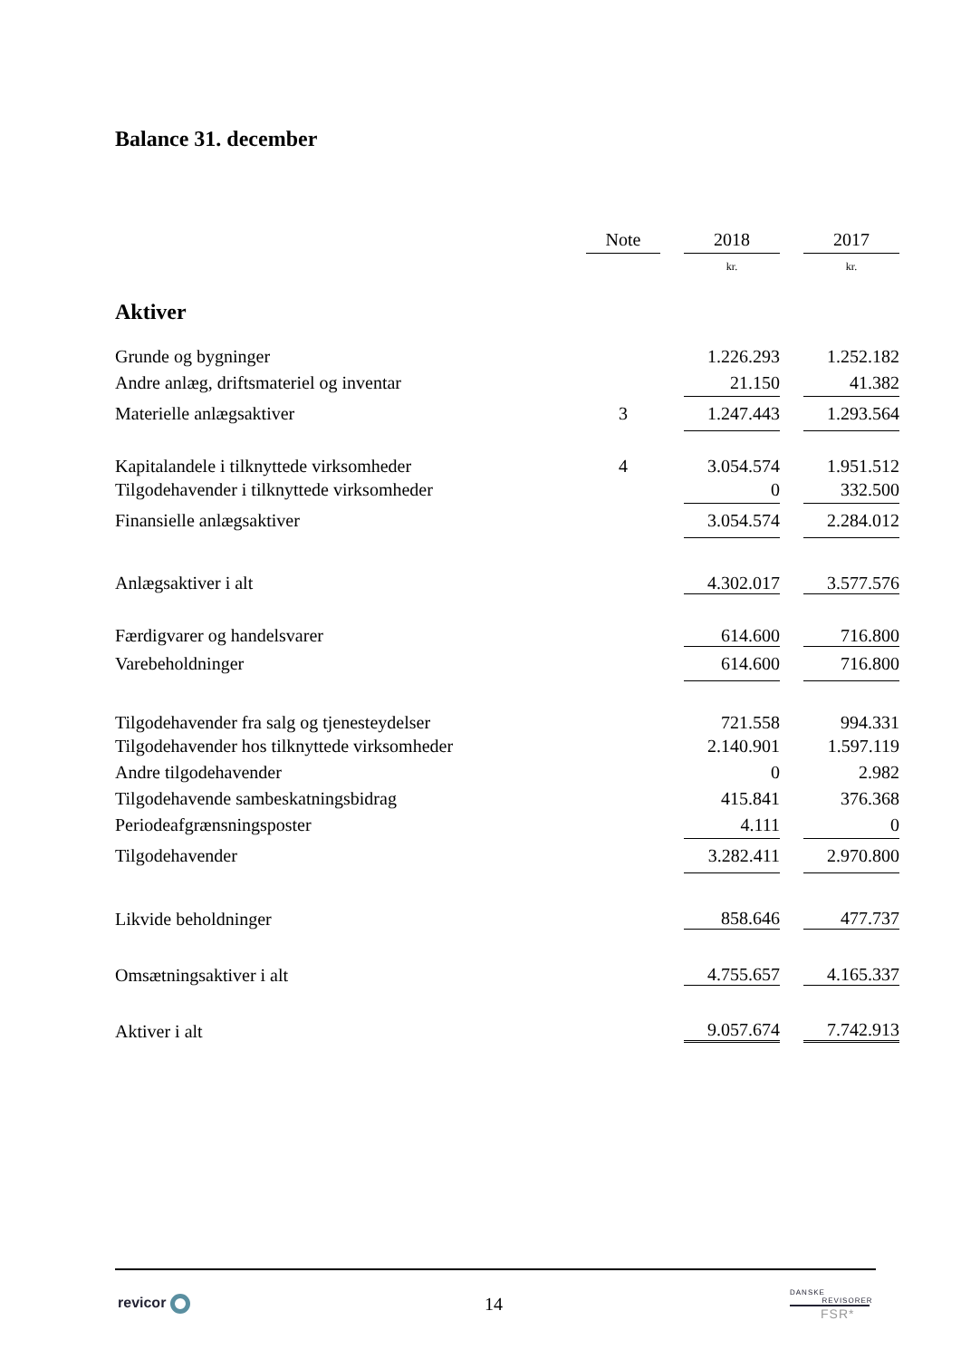Balance 31. december
| | Note | | 2018 | | 2017 |
| | | | kr. | | kr. |
| Aktiver | | | | | |
| Grunde og bygninger | | | 1.226.293 | | 1.252.182 |
| Andre anlæg, driftsmateriel og inventar | | | 21.150 | | 41.382 |
| Materielle anlægsaktiver | 3 | | 1.247.443 | | 1.293.564 |
| Kapitalandele i tilknyttede virksomheder | 4 | | 3.054.574 | | 1.951.512 |
| Tilgodehavender i tilknyttede virksomheder | | | 0 | | 332.500 |
| Finansielle anlægsaktiver | | | 3.054.574 | | 2.284.012 |
| Anlægsaktiver i alt | | | 4.302.017 | | 3.577.576 |
| Færdigvarer og handelsvarer | | | 614.600 | | 716.800 |
| Varebeholdninger | | | 614.600 | | 716.800 |
| Tilgodehavender fra salg og tjenesteydelser | | | 721.558 | | 994.331 |
| Tilgodehavender hos tilknyttede virksomheder | | | 2.140.901 | | 1.597.119 |
| Andre tilgodehavender | | | 0 | | 2.982 |
| Tilgodehavende sambeskatningsbidrag | | | 415.841 | | 376.368 |
| Periodeafgrænsningsposter | | | 4.111 | | 0 |
| Tilgodehavender | | | 3.282.411 | | 2.970.800 |
| Likvide beholdninger | | | 858.646 | | 477.737 |
| Omsætningsaktiver i alt | | | 4.755.657 | | 4.165.337 |
| Aktiver i alt | | | 9.057.674 | | 7.742.913 |
revicor 14
DANSKE
REVISORER
FSR*